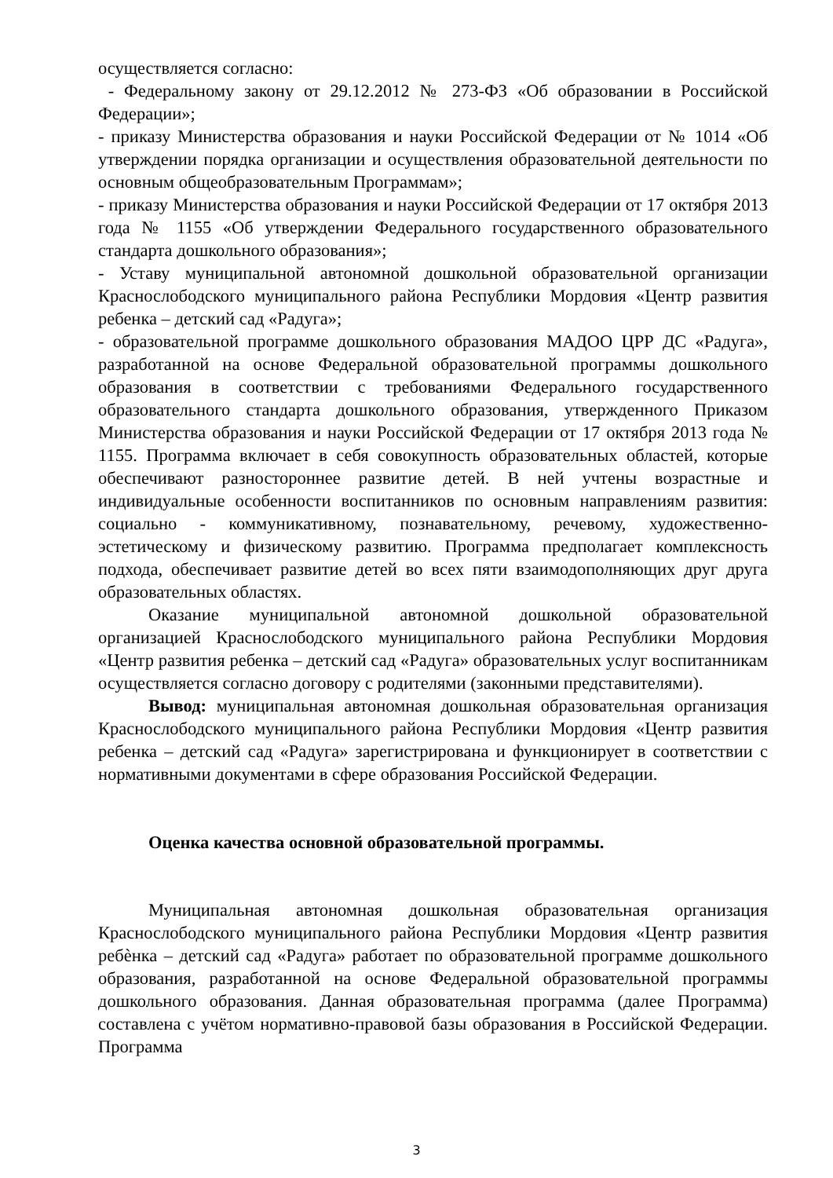осуществляется согласно:
- Федеральному закону от 29.12.2012 № 273-ФЗ «Об образовании в Российской Федерации»;
- приказу Министерства образования и науки Российской Федерации от № 1014 «Об утверждении порядка организации и осуществления образовательной деятельности по основным общеобразовательным Программам»;
- приказу Министерства образования и науки Российской Федерации от 17 октября 2013 года № 1155 «Об утверждении Федерального государственного образовательного стандарта дошкольного образования»;
- Уставу муниципальной автономной дошкольной образовательной организации Краснослободского муниципального района Республики Мордовия «Центр развития ребенка – детский сад «Радуга»;
- образовательной программе дошкольного образования МАДОО ЦРР ДС «Радуга», разработанной на основе Федеральной образовательной программы дошкольного образования в соответствии с требованиями Федерального государственного образовательного стандарта дошкольного образования, утвержденного Приказом Министерства образования и науки Российской Федерации от 17 октября 2013 года № 1155. Программа включает в себя совокупность образовательных областей, которые обеспечивают разностороннее развитие детей. В ней учтены возрастные и индивидуальные особенности воспитанников по основным направлениям развития: социально - коммуникативному, познавательному, речевому, художественно-эстетическому и физическому развитию. Программа предполагает комплексность подхода, обеспечивает развитие детей во всех пяти взаимодополняющих друг друга образовательных областях.
Оказание муниципальной автономной дошкольной образовательной организацией Краснослободского муниципального района Республики Мордовия «Центр развития ребенка – детский сад «Радуга» образовательных услуг воспитанникам осуществляется согласно договору с родителями (законными представителями).
Вывод: муниципальная автономная дошкольная образовательная организация Краснослободского муниципального района Республики Мордовия «Центр развития ребенка – детский сад «Радуга» зарегистрирована и функционирует в соответствии с нормативными документами в сфере образования Российской Федерации.
Оценка качества основной образовательной программы.
Муниципальная автономная дошкольная образовательная организация Краснослободского муниципального района Республики Мордовия «Центр развития ребѐнка – детский сад «Радуга» работает по образовательной программе дошкольного образования, разработанной на основе Федеральной образовательной программы дошкольного образования. Данная образовательная программа (далее Программа) составлена с учётом нормативно-правовой базы образования в Российской Федерации. Программа
3